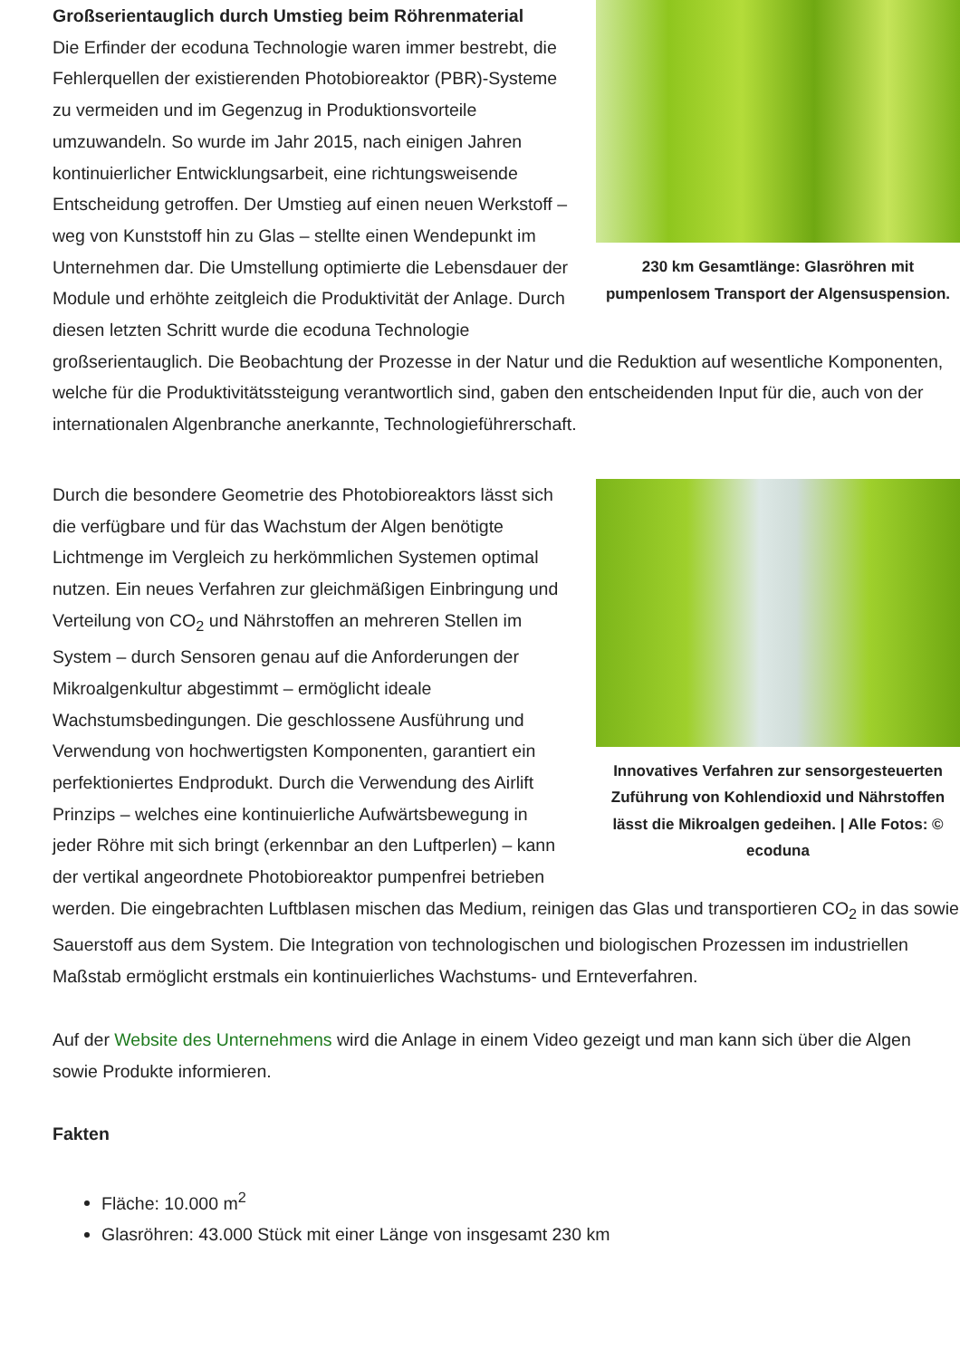230 km Gesamtlänge: Glasröhren mit pumpenlosem Transport der Algensuspension.
Großserientauglich durch Umstieg beim Röhrenmaterial
Die Erfinder der ecoduna Technologie waren immer bestrebt, die Fehlerquellen der existierenden Photobioreaktor (PBR)-Systeme zu vermeiden und im Gegenzug in Produktionsvorteile umzuwandeln. So wurde im Jahr 2015, nach einigen Jahren kontinuierlicher Entwicklungsarbeit, eine richtungsweisende Entscheidung getroffen. Der Umstieg auf einen neuen Werkstoff – weg von Kunststoff hin zu Glas – stellte einen Wendepunkt im Unternehmen dar. Die Umstellung optimierte die Lebensdauer der Module und erhöhte zeitgleich die Produktivität der Anlage. Durch diesen letzten Schritt wurde die ecoduna Technologie großserientauglich. Die Beobachtung der Prozesse in der Natur und die Reduktion auf wesentliche Komponenten, welche für die Produktivitätssteigung verantwortlich sind, gaben den entscheidenden Input für die, auch von der internationalen Algenbranche anerkannte, Technologieführerschaft.
Innovatives Verfahren zur sensorgesteuerten Zuführung von Kohlendioxid und Nährstoffen lässt die Mikroalgen gedeihen. | Alle Fotos: © ecoduna
Durch die besondere Geometrie des Photobioreaktors lässt sich die verfügbare und für das Wachstum der Algen benötigte Lichtmenge im Vergleich zu herkömmlichen Systemen optimal nutzen. Ein neues Verfahren zur gleichmäßigen Einbringung und Verteilung von CO<sub>2</sub> und Nährstoffen an mehreren Stellen im System – durch Sensoren genau auf die Anforderungen der Mikroalgenkultur abgestimmt – ermöglicht ideale Wachstumsbedingungen. Die geschlossene Ausführung und Verwendung von hochwertigsten Komponenten, garantiert ein perfektioniertes Endprodukt. Durch die Verwendung des Airlift Prinzips – welches eine kontinuierliche Aufwärtsbewegung in jeder Röhre mit sich bringt (erkennbar an den Luftperlen) – kann der vertikal angeordnete Photobioreaktor pumpenfrei betrieben werden. Die eingebrachten Luftblasen mischen das Medium, reinigen das Glas und transportieren CO<sub>2</sub> in das sowie Sauerstoff aus dem System. Die Integration von technologischen und biologischen Prozessen im industriellen Maßstab ermöglicht erstmals ein kontinuierliches Wachstums- und Ernteverfahren.
Auf der Website des Unternehmens wird die Anlage in einem Video gezeigt und man kann sich über die Algen sowie Produkte informieren.
Fakten
Fläche: 10.000 m<sup>2</sup>
Glasröhren: 43.000 Stück mit einer Länge von insgesamt 230 km